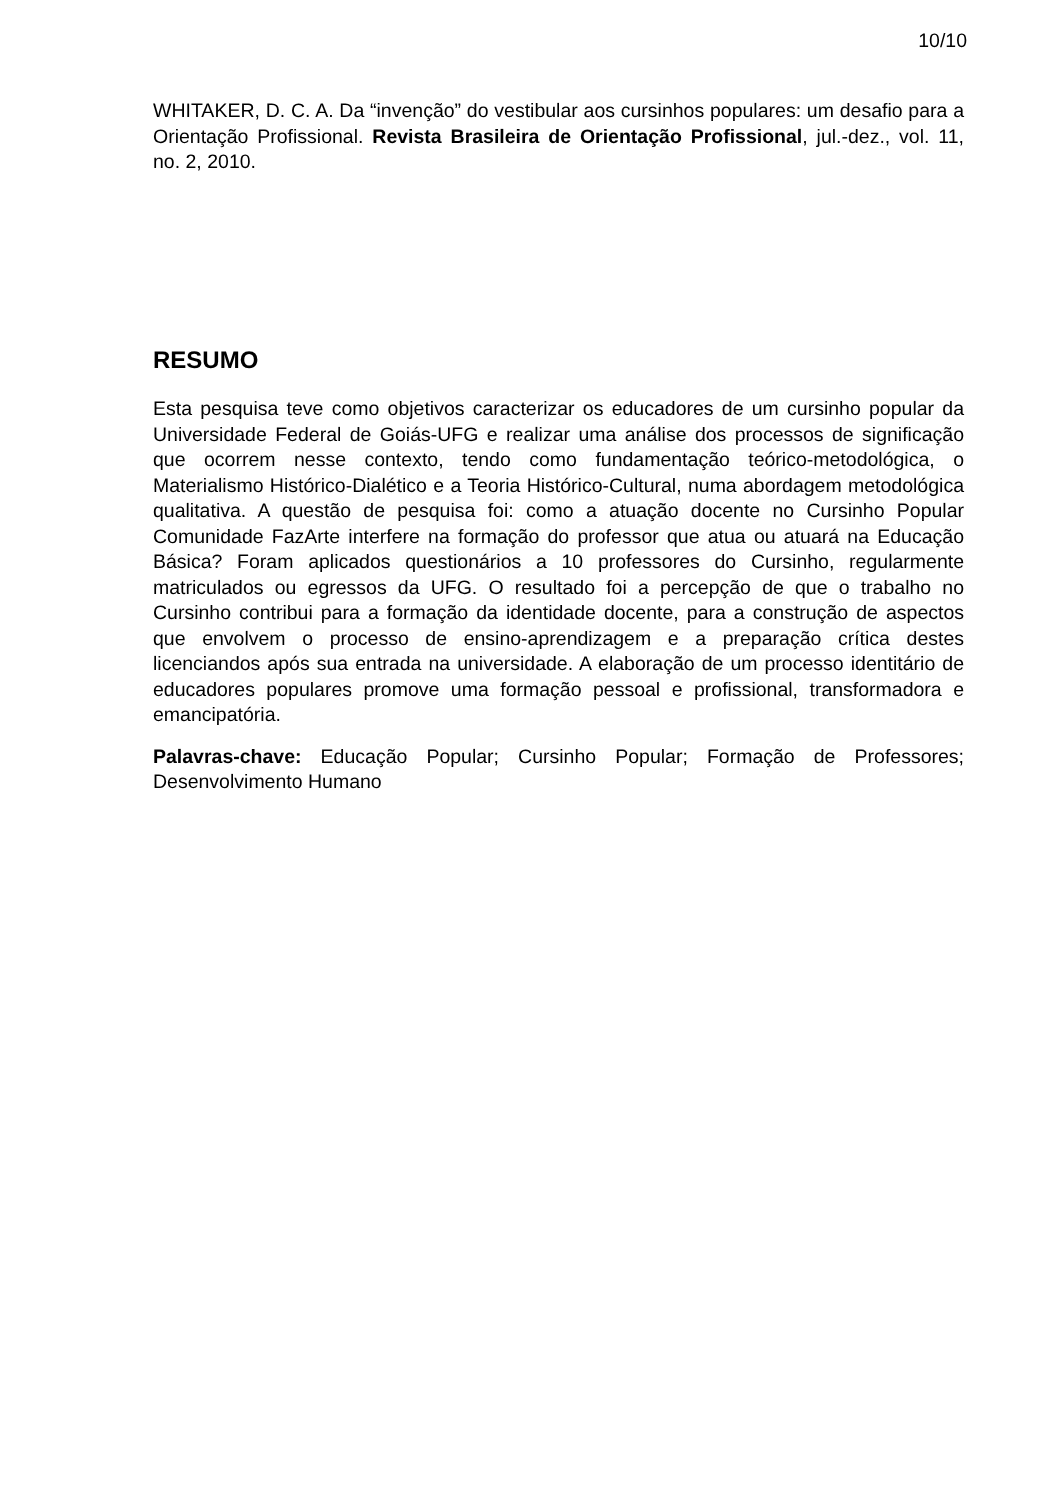10/10
WHITAKER, D. C. A. Da “invenção” do vestibular aos cursinhos populares: um desafio para a Orientação Profissional. Revista Brasileira de Orientação Profissional, jul.-dez., vol. 11, no. 2, 2010.
RESUMO
Esta pesquisa teve como objetivos caracterizar os educadores de um cursinho popular da Universidade Federal de Goiás-UFG e realizar uma análise dos processos de significação que ocorrem nesse contexto, tendo como fundamentação teórico-metodológica, o Materialismo Histórico-Dialético e a Teoria Histórico-Cultural, numa abordagem metodológica qualitativa. A questão de pesquisa foi: como a atuação docente no Cursinho Popular Comunidade FazArte interfere na formação do professor que atua ou atuará na Educação Básica? Foram aplicados questionários a 10 professores do Cursinho, regularmente matriculados ou egressos da UFG. O resultado foi a percepção de que o trabalho no Cursinho contribui para a formação da identidade docente, para a construção de aspectos que envolvem o processo de ensino-aprendizagem e a preparação crítica destes licenciandos após sua entrada na universidade. A elaboração de um processo identitário de educadores populares promove uma formação pessoal e profissional, transformadora e emancipatória.
Palavras-chave: Educação Popular; Cursinho Popular; Formação de Professores; Desenvolvimento Humano